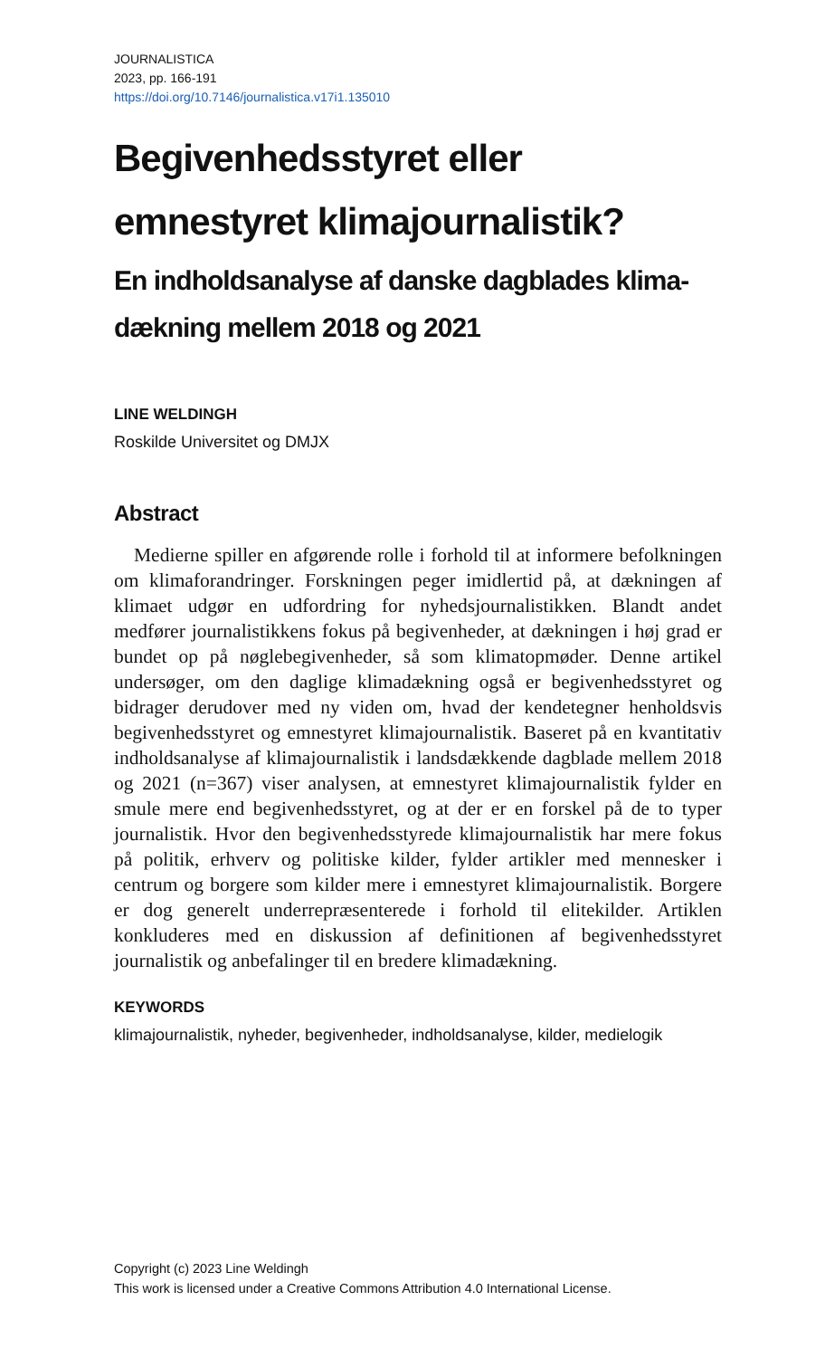JOURNALISTICA
2023, pp. 166-191
https://doi.org/10.7146/journalistica.v17i1.135010
Begivenhedsstyret eller emnestyret klimajournalistik?
En indholdsanalyse af danske dagblades klima-dækning mellem 2018 og 2021
LINE WELDINGH
Roskilde Universitet og DMJX
Abstract
Medierne spiller en afgørende rolle i forhold til at informere befolkningen om klimaforandringer. Forskningen peger imidlertid på, at dækningen af klimaet udgør en udfordring for nyhedsjournalistikken. Blandt andet medfører journalistikkens fokus på begivenheder, at dækningen i høj grad er bundet op på nøglebegivenheder, så som klimatopmøder. Denne artikel undersøger, om den daglige klimadækning også er begivenhedsstyret og bidrager derudover med ny viden om, hvad der kendetegner henholdsvis begivenhedsstyret og emnestyret klimajournalistik. Baseret på en kvantitativ indholdsanalyse af klimajournalistik i landsdækkende dagblade mellem 2018 og 2021 (n=367) viser analysen, at emnestyret klimajournalistik fylder en smule mere end begivenhedsstyret, og at der er en forskel på de to typer journalistik. Hvor den begivenhedsstyrede klimajournalistik har mere fokus på politik, erhverv og politiske kilder, fylder artikler med mennesker i centrum og borgere som kilder mere i emnestyret klimajournalistik. Borgere er dog generelt underrepræsenterede i forhold til elitekilder. Artiklen konkluderes med en diskussion af definitionen af begivenhedsstyret journalistik og anbefalinger til en bredere klimadækning.
KEYWORDS
klimajournalistik, nyheder, begivenheder, indholdsanalyse, kilder, medielogik
Copyright (c) 2023 Line Weldingh
This work is licensed under a Creative Commons Attribution 4.0 International License.